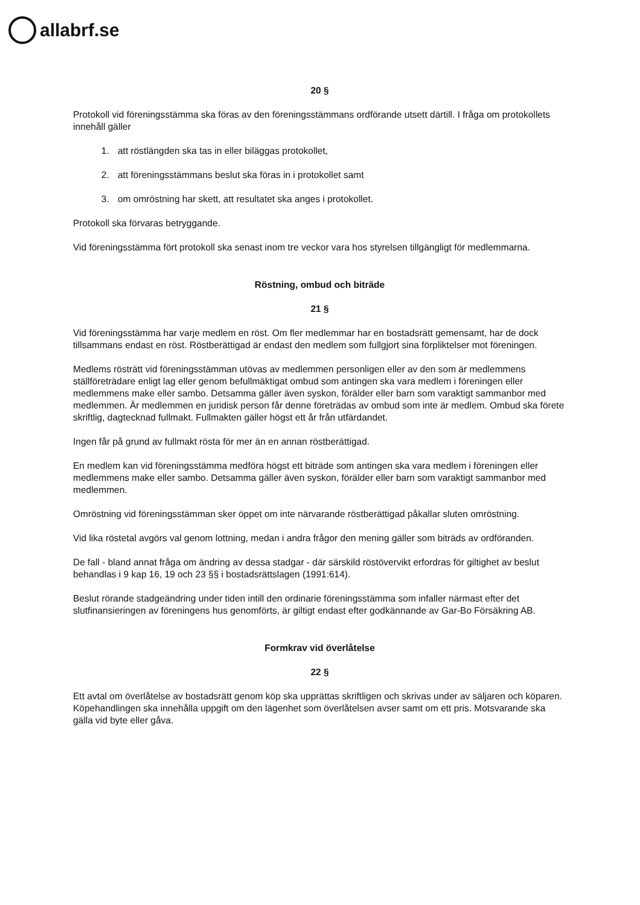allabrf.se
20 §
Protokoll vid föreningsstämma ska föras av den föreningsstämmans ordförande utsett därtill. I fråga om protokollets innehåll gäller
1. att röstlängden ska tas in eller biläggas protokollet,
2. att föreningsstämmans beslut ska föras in i protokollet samt
3. om omröstning har skett, att resultatet ska anges i protokollet.
Protokoll ska förvaras betryggande.
Vid föreningsstämma fört protokoll ska senast inom tre veckor vara hos styrelsen tillgängligt för medlemmarna.
Röstning, ombud och biträde
21 §
Vid föreningsstämma har varje medlem en röst. Om fler medlemmar har en bostadsrätt gemensamt, har de dock tillsammans endast en röst. Röstberättigad är endast den medlem som fullgjort sina förpliktelser mot föreningen.
Medlems rösträtt vid föreningsstämman utövas av medlemmen personligen eller av den som är medlemmens ställföreträdare enligt lag eller genom befullmäktigat ombud som antingen ska vara medlem i föreningen eller medlemmens make eller sambo. Detsamma gäller även syskon, förälder eller barn som varaktigt sammanbor med medlemmen. Är medlemmen en juridisk person får denne företrädas av ombud som inte är medlem. Ombud ska förete skriftlig, dagtecknad fullmakt. Fullmakten gäller högst ett år från utfärdandet.
Ingen får på grund av fullmakt rösta för mer än en annan röstberättigad.
En medlem kan vid föreningsstämma medföra högst ett biträde som antingen ska vara medlem i föreningen eller medlemmens make eller sambo. Detsamma gäller även syskon, förälder eller barn som varaktigt sammanbor med medlemmen.
Omröstning vid föreningsstämman sker öppet om inte närvarande röstberättigad påkallar sluten omröstning.
Vid lika röstetal avgörs val genom lottning, medan i andra frågor den mening gäller som biträds av ordföranden.
De fall - bland annat fråga om ändring av dessa stadgar - där särskild röstövervikt erfordras för giltighet av beslut behandlas i 9 kap 16, 19 och 23 §§ i bostadsrättslagen (1991:614).
Beslut rörande stadgeändring under tiden intill den ordinarie föreningsstämma som infaller närmast efter det slutfinansieringen av föreningens hus genomförts, är giltigt endast efter godkännande av Gar-Bo Försäkring AB.
Formkrav vid överlåtelse
22 §
Ett avtal om överlåtelse av bostadsrätt genom köp ska upprättas skriftligen och skrivas under av säljaren och köparen. Köpehandlingen ska innehålla uppgift om den lägenhet som överlåtelsen avser samt om ett pris. Motsvarande ska gälla vid byte eller gåva.